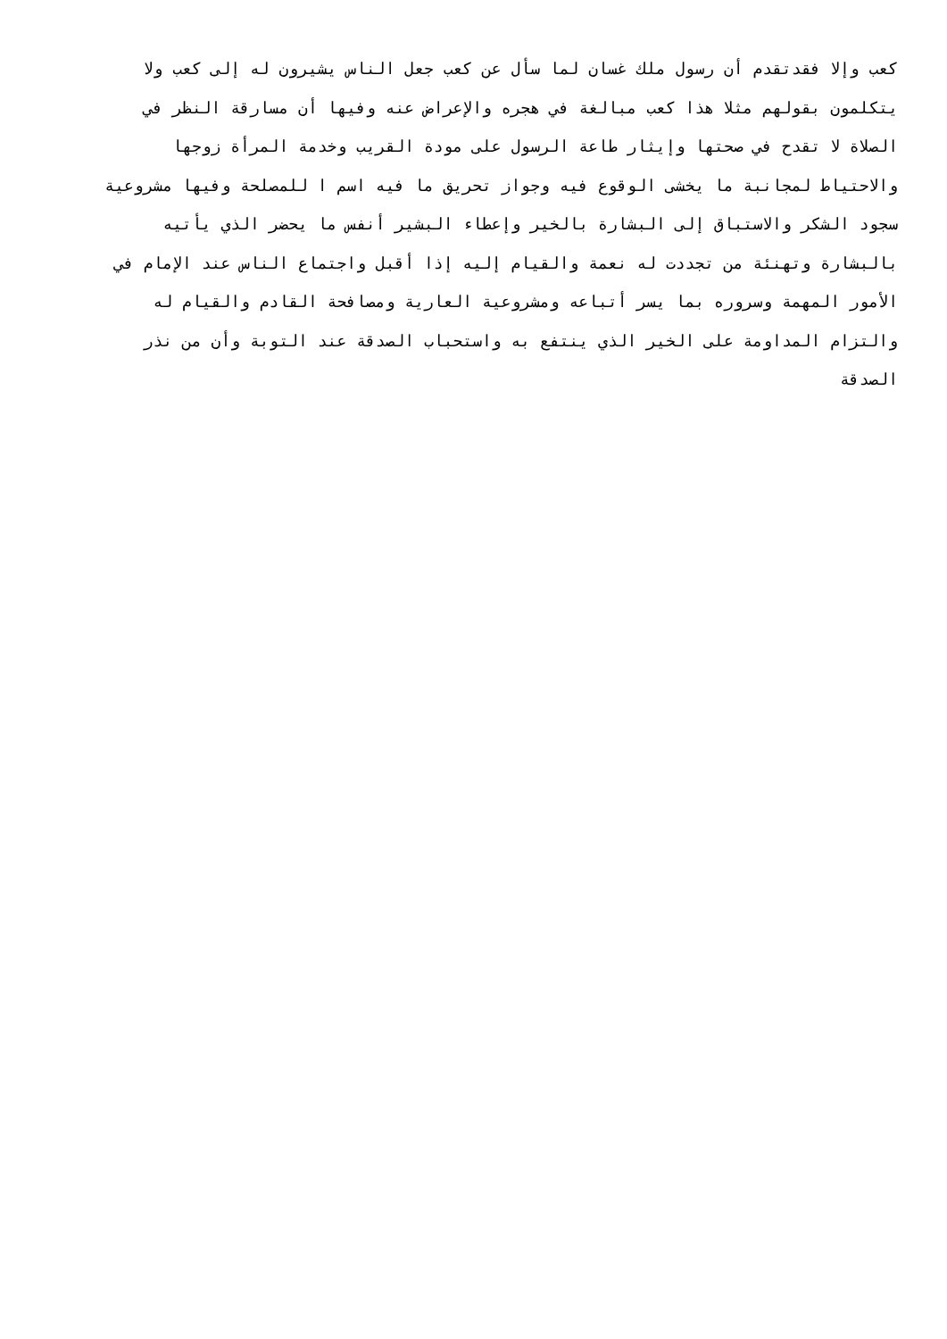كعب وإلا فقدتقدم أن رسول ملك غسان لما سأل عن كعب جعل الناس يشيرون له إلى كعب ولا
يتكلمون بقولهم مثلا هذا كعب مبالغة في هجره والإعراض عنه وفيها أن مسارقة النظر في
الصلاة لا تقدح في صحتها وإيثار طاعة الرسول على مودة القريب وخدمة المرأة زوجها
والاحتياط لمجانبة ما يخشى الوقوع فيه وجواز تحريق ما فيه اسم ا للمصلحة وفيها مشروعية
سجود الشكر والاستباق إلى البشارة بالخير وإعطاء البشير أنفس ما يحضر الذي يأتيه
بالبشارة وتهنئة من تجددت له نعمة والقيام إليه إذا أقبل واجتماع الناس عند الإمام في
الأمور المهمة وسروره بما يسر أتباعه ومشروعية العارية ومصافحة القادم والقيام له
والتزام المداومة على الخير الذي ينتفع به واستحباب الصدقة عند التوبة وأن من نذر
الصدقة